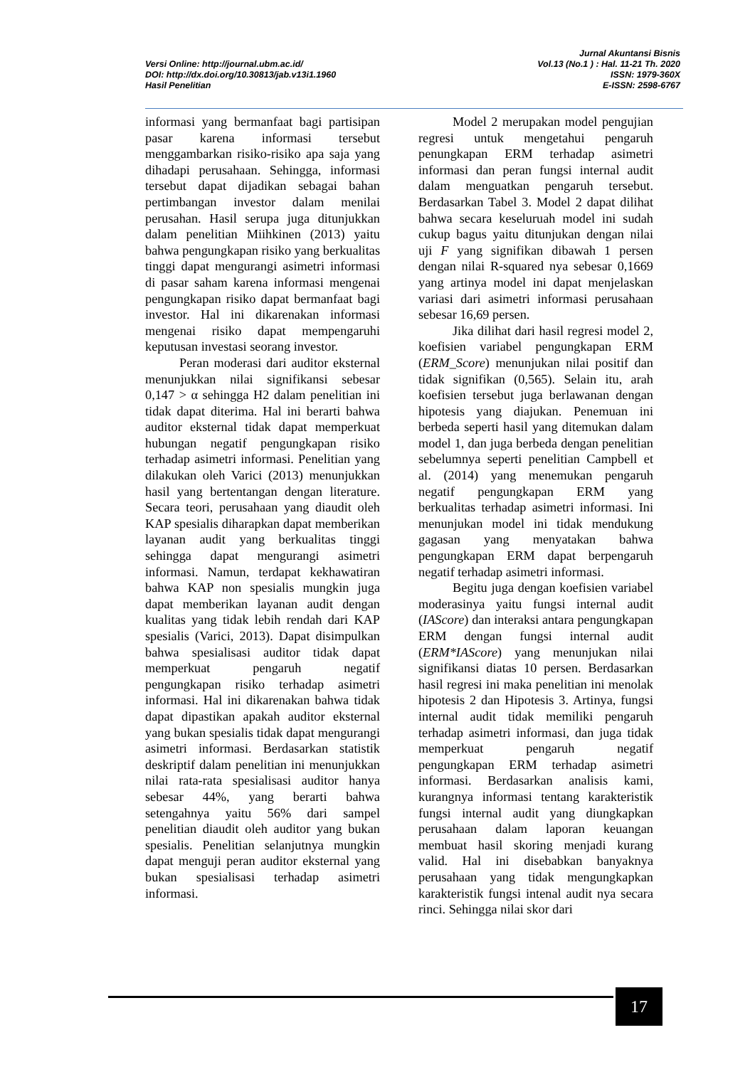Versi Online: http://journal.ubm.ac.id/
DOI: http://dx.doi.org/10.30813/jab.v13i1.1960
Hasil Penelitian
Jurnal Akuntansi Bisnis
Vol.13 (No.1 ) : Hal. 11-21 Th. 2020
ISSN: 1979-360X
E-ISSN: 2598-6767
informasi yang bermanfaat bagi partisipan pasar karena informasi tersebut menggambarkan risiko-risiko apa saja yang dihadapi perusahaan. Sehingga, informasi tersebut dapat dijadikan sebagai bahan pertimbangan investor dalam menilai perusahan. Hasil serupa juga ditunjukkan dalam penelitian Miihkinen (2013) yaitu bahwa pengungkapan risiko yang berkualitas tinggi dapat mengurangi asimetri informasi di pasar saham karena informasi mengenai pengungkapan risiko dapat bermanfaat bagi investor. Hal ini dikarenakan informasi mengenai risiko dapat mempengaruhi keputusan investasi seorang investor.
Peran moderasi dari auditor eksternal menunjukkan nilai signifikansi sebesar 0,147 > α sehingga H2 dalam penelitian ini tidak dapat diterima. Hal ini berarti bahwa auditor eksternal tidak dapat memperkuat hubungan negatif pengungkapan risiko terhadap asimetri informasi. Penelitian yang dilakukan oleh Varici (2013) menunjukkan hasil yang bertentangan dengan literature. Secara teori, perusahaan yang diaudit oleh KAP spesialis diharapkan dapat memberikan layanan audit yang berkualitas tinggi sehingga dapat mengurangi asimetri informasi. Namun, terdapat kekhawatiran bahwa KAP non spesialis mungkin juga dapat memberikan layanan audit dengan kualitas yang tidak lebih rendah dari KAP spesialis (Varici, 2013). Dapat disimpulkan bahwa spesialisasi auditor tidak dapat memperkuat pengaruh negatif pengungkapan risiko terhadap asimetri informasi. Hal ini dikarenakan bahwa tidak dapat dipastikan apakah auditor eksternal yang bukan spesialis tidak dapat mengurangi asimetri informasi. Berdasarkan statistik deskriptif dalam penelitian ini menunjukkan nilai rata-rata spesialisasi auditor hanya sebesar 44%, yang berarti bahwa setengahnya yaitu 56% dari sampel penelitian diaudit oleh auditor yang bukan spesialis. Penelitian selanjutnya mungkin dapat menguji peran auditor eksternal yang bukan spesialisasi terhadap asimetri informasi.
Model 2 merupakan model pengujian regresi untuk mengetahui pengaruh penungkapan ERM terhadap asimetri informasi dan peran fungsi internal audit dalam menguatkan pengaruh tersebut. Berdasarkan Tabel 3. Model 2 dapat dilihat bahwa secara keseluruah model ini sudah cukup bagus yaitu ditunjukan dengan nilai uji F yang signifikan dibawah 1 persen dengan nilai R-squared nya sebesar 0,1669 yang artinya model ini dapat menjelaskan variasi dari asimetri informasi perusahaan sebesar 16,69 persen.
Jika dilihat dari hasil regresi model 2, koefisien variabel pengungkapan ERM (ERM_Score) menunjukan nilai positif dan tidak signifikan (0,565). Selain itu, arah koefisien tersebut juga berlawanan dengan hipotesis yang diajukan. Penemuan ini berbeda seperti hasil yang ditemukan dalam model 1, dan juga berbeda dengan penelitian sebelumnya seperti penelitian Campbell et al. (2014) yang menemukan pengaruh negatif pengungkapan ERM yang berkualitas terhadap asimetri informasi. Ini menunjukan model ini tidak mendukung gagasan yang menyatakan bahwa pengungkapan ERM dapat berpengaruh negatif terhadap asimetri informasi.
Begitu juga dengan koefisien variabel moderasinya yaitu fungsi internal audit (IAScore) dan interaksi antara pengungkapan ERM dengan fungsi internal audit (ERM*IAScore) yang menunjukan nilai signifikansi diatas 10 persen. Berdasarkan hasil regresi ini maka penelitian ini menolak hipotesis 2 dan Hipotesis 3. Artinya, fungsi internal audit tidak memiliki pengaruh terhadap asimetri informasi, dan juga tidak memperkuat pengaruh negatif pengungkapan ERM terhadap asimetri informasi. Berdasarkan analisis kami, kurangnya informasi tentang karakteristik fungsi internal audit yang diungkapkan perusahaan dalam laporan keuangan membuat hasil skoring menjadi kurang valid. Hal ini disebabkan banyaknya perusahaan yang tidak mengungkapkan karakteristik fungsi intenal audit nya secara rinci. Sehingga nilai skor dari
17